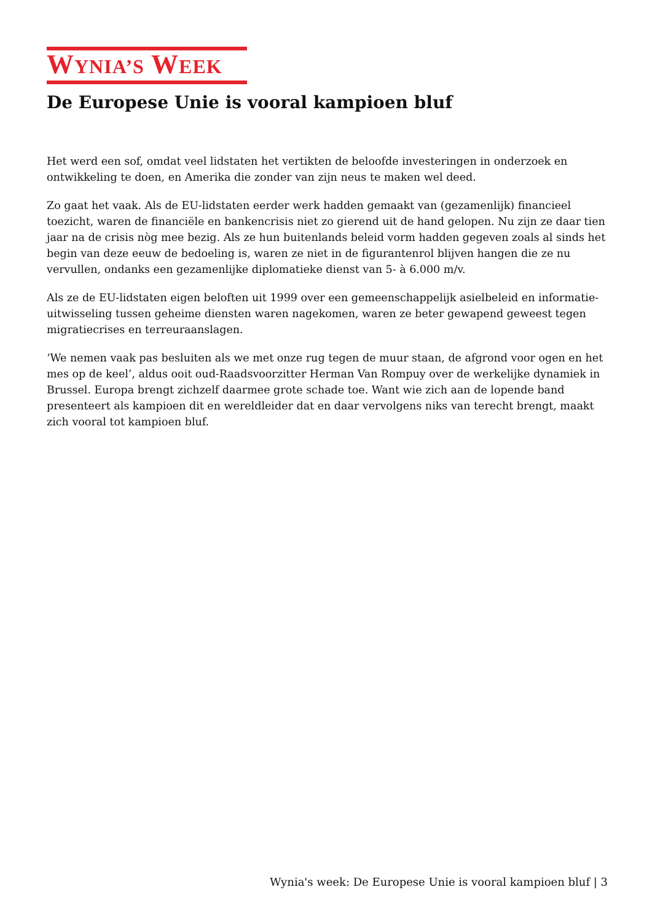WYNIA’S WEEK
De Europese Unie is vooral kampioen bluf
Het werd een sof, omdat veel lidstaten het vertikten de beloofde investeringen in onderzoek en ontwikkeling te doen, en Amerika die zonder van zijn neus te maken wel deed.
Zo gaat het vaak. Als de EU-lidstaten eerder werk hadden gemaakt van (gezamenlijk) financieel toezicht, waren de financiële en bankencrisis niet zo gierend uit de hand gelopen. Nu zijn ze daar tien jaar na de crisis nòg mee bezig. Als ze hun buitenlands beleid vorm hadden gegeven zoals al sinds het begin van deze eeuw de bedoeling is, waren ze niet in de figurantenrol blijven hangen die ze nu vervullen, ondanks een gezamenlijke diplomatieke dienst van 5- à 6.000 m/v.
Als ze de EU-lidstaten eigen beloften uit 1999 over een gemeenschappelijk asielbeleid en informatie-uitwisseling tussen geheime diensten waren nagekomen, waren ze beter gewapend geweest tegen migratiecrises en terreuraanslagen.
‘We nemen vaak pas besluiten als we met onze rug tegen de muur staan, de afgrond voor ogen en het mes op de keel’, aldus ooit oud-Raadsvoorzitter Herman Van Rompuy over de werkelijke dynamiek in Brussel. Europa brengt zichzelf daarmee grote schade toe. Want wie zich aan de lopende band presenteert als kampioen dit en wereldleider dat en daar vervolgens niks van terecht brengt, maakt zich vooral tot kampioen bluf.
Wynia's week: De Europese Unie is vooral kampioen bluf | 3